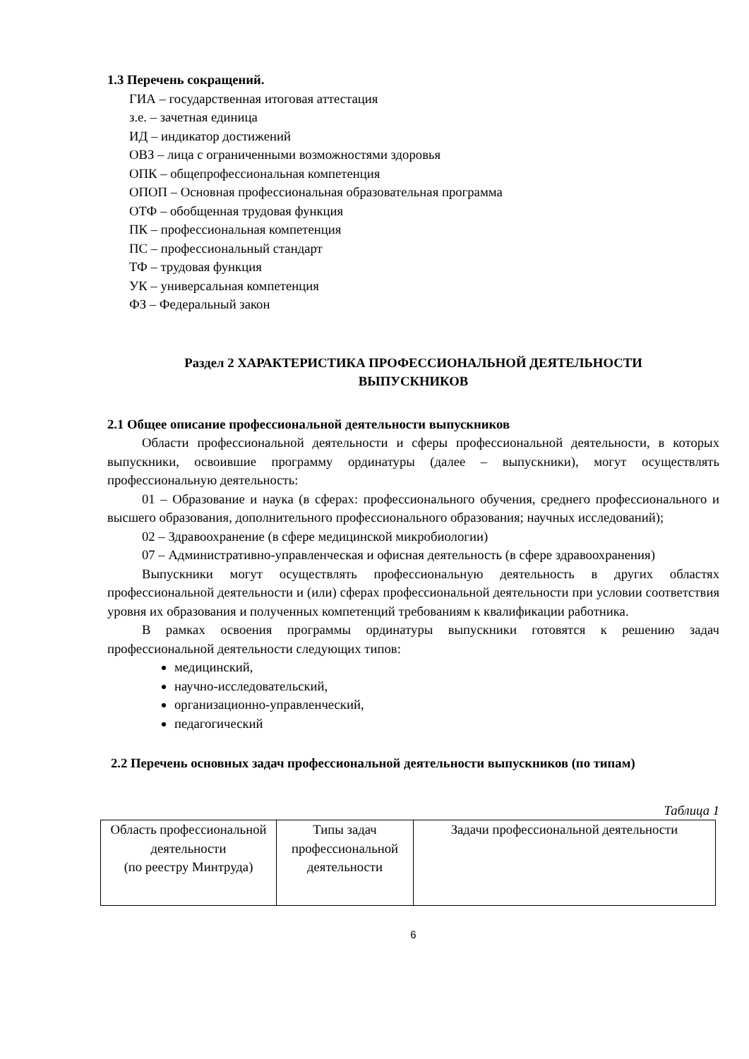1.3 Перечень сокращений.
ГИА – государственная итоговая аттестация
з.е. – зачетная единица
ИД – индикатор достижений
ОВЗ – лица с ограниченными возможностями здоровья
ОПК – общепрофессиональная компетенция
ОПОП – Основная профессиональная образовательная программа
ОТФ – обобщенная трудовая функция
ПК – профессиональная компетенция
ПС – профессиональный стандарт
ТФ – трудовая функция
УК – универсальная компетенция
ФЗ – Федеральный закон
Раздел 2 ХАРАКТЕРИСТИКА ПРОФЕССИОНАЛЬНОЙ ДЕЯТЕЛЬНОСТИ
ВЫПУСКНИКОВ
2.1 Общее описание профессиональной деятельности выпускников
Области профессиональной деятельности и сферы профессиональной деятельности, в которых выпускники, освоившие программу ординатуры (далее – выпускники), могут осуществлять профессиональную деятельность:
01 – Образование и наука (в сферах: профессионального обучения, среднего профессионального и высшего образования, дополнительного профессионального образования; научных исследований);
02 – Здравоохранение (в сфере медицинской микробиологии)
07 – Административно-управленческая и офисная деятельность (в сфере здравоохранения)
Выпускники могут осуществлять профессиональную деятельность в других областях профессиональной деятельности и (или) сферах профессиональной деятельности при условии соответствия уровня их образования и полученных компетенций требованиям к квалификации работника.
В рамках освоения программы ординатуры выпускники готовятся к решению задач профессиональной деятельности следующих типов:
медицинский,
научно-исследовательский,
организационно-управленческий,
педагогический
2.2 Перечень основных задач профессиональной деятельности выпускников (по типам)
Таблица 1
| Область профессиональной деятельности (по реестру Минтруда) | Типы задач профессиональной деятельности | Задачи профессиональной деятельности |
6